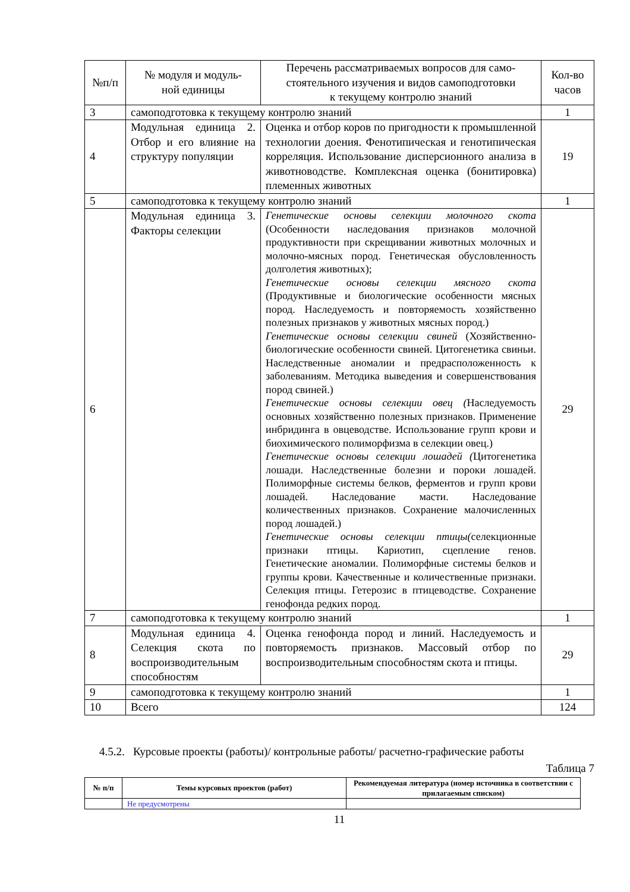| №п/п | № модуля и модуль- ной единицы | Перечень рассматриваемых вопросов для само- стоятельного изучения и видов самоподготовки к текущему контролю знаний | Кол-во часов |
| --- | --- | --- | --- |
| 3 | самоподготовка к текущему контролю знаний | | 1 |
| 4 | Модульная единица 2. Отбор и его влияние на структуру популяции | Оценка и отбор коров по пригодности к промышленной технологии доения. Фенотипическая и генотипическая корреляция. Использование дисперсионного анализа в животноводстве. Комплексная оценка (бонитировка) племенных животных | 19 |
| 5 | самоподготовка к текущему контролю знаний | | 1 |
| 6 | Модульная единица 3. Факторы селекции | Генетические основы селекции молочного скота (Особенности наследования признаков молочной продуктивности при скрещивании животных молочных и молочно-мясных пород. Генетическая обусловленность долголетия животных); Генетические основы селекции мясного скота (Продуктивные и биологические особенности мясных пород. Наследуемость и повторяемость хозяйственно полезных признаков у животных мясных пород.) Генетические основы селекции свиней (Хозяйственно-биологические особенности свиней. Цитогенетика свиньи. Наследственные аномалии и предрасположенность к заболеваниям. Методика выведения и совершенствования пород свиней.) Генетические основы селекции овец ( Наследуемость основных хозяйственно полезных признаков. Применение инбридинга в овцеводстве. Использование групп крови и биохимического полиморфизма в селекции овец.) Генетические основы селекции лошадей ( Цитогенетика лошади. Наследственные болезни и пороки лошадей. Полиморфные системы белков, ферментов и групп крови лошадей. Наследование масти. Наследование количественных признаков. Сохранение малочисленных пород лошадей.) Генетические основы селекции птицы( селекционные признаки птицы. Кариотип, сцепление генов. Генетические аномалии. Полиморфные системы белков и группы крови. Качественные и количественные признаки. Селекция птицы. Гетерозис в птицеводстве. Сохранение генофонда редких пород. | 29 |
| 7 | самоподготовка к текущему контролю знаний | | 1 |
| 8 | Модульная единица 4. Селекция скота по воспроизводительным способностям | Оценка генофонда пород и линий. Наследуемость и повторяемость признаков. Массовый отбор по воспроизводительным способностям скота и птицы. | 29 |
| 9 | самоподготовка к текущему контролю знаний | | 1 |
| 10 | Всего | | 124 |
4.5.2. Курсовые проекты (работы)/ контрольные работы/ расчетно-графические работы
Таблица 7
| № п/п | Темы курсовых проектов (работ) | Рекомендуемая литература (номер источника в соответствии с прилагаемым списком) |
| --- | --- | --- |
| | Не предусмотрены | |
11